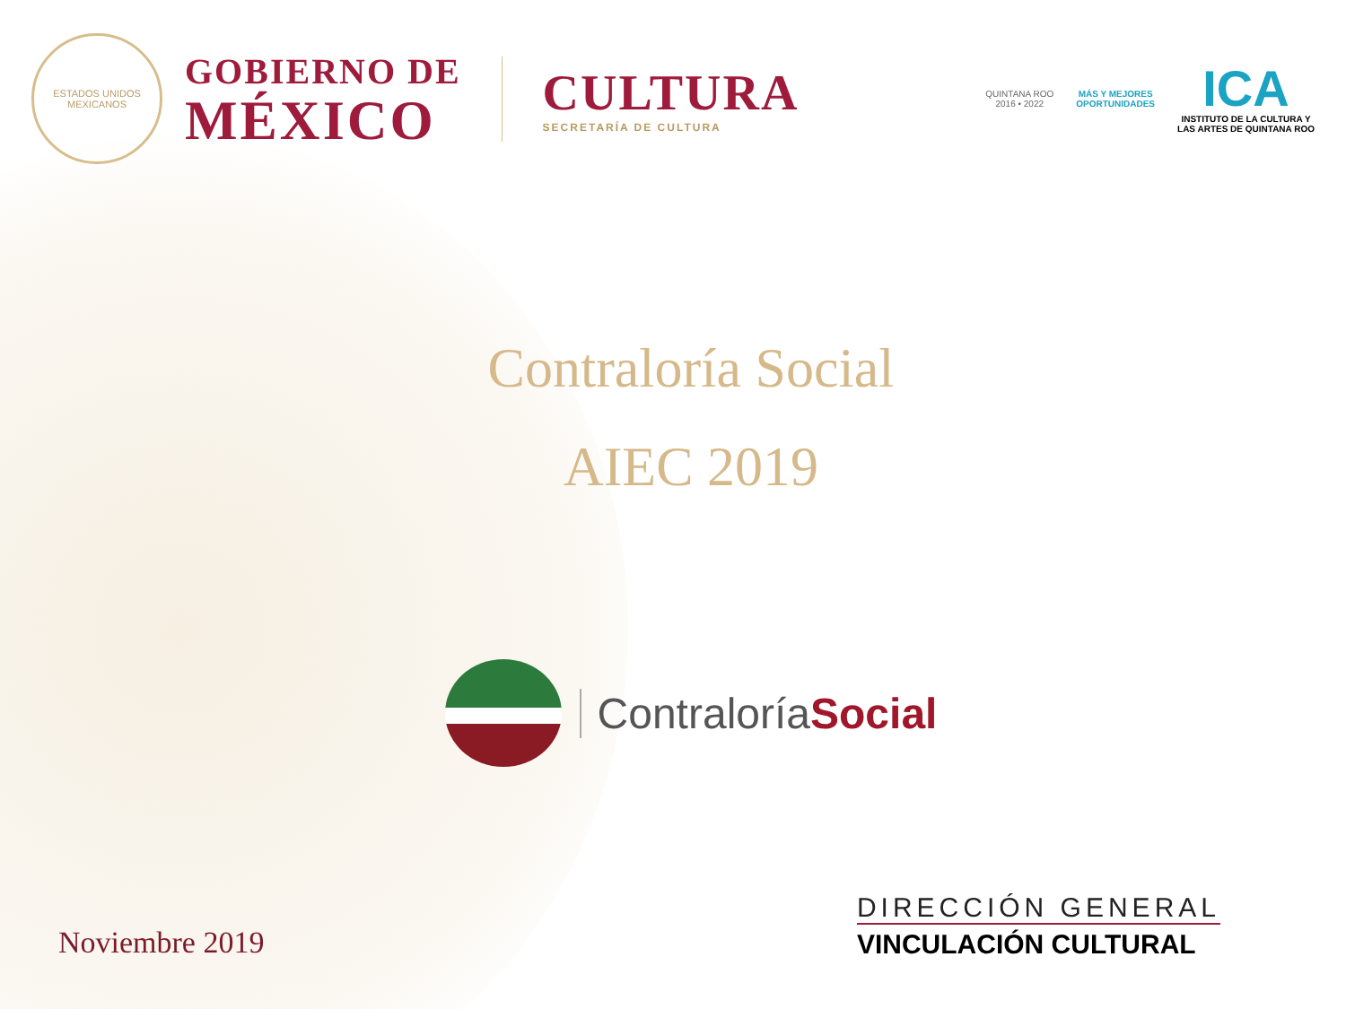ESTADOS UNIDOS MEXICANOS
GOBIERNO DE
MÉXICO
CULTURA
SECRETARÍA DE CULTURA
QUINTANA ROO
2016 • 2022
MÁS Y MEJORES
OPORTUNIDADES
ICA
INSTITUTO DE LA CULTURA Y
LAS ARTES DE QUINTANA ROO
Contraloría Social
AIEC 2019
ContraloríaSocial
Noviembre 2019
DIRECCIÓN GENERAL
VINCULACIÓN CULTURAL